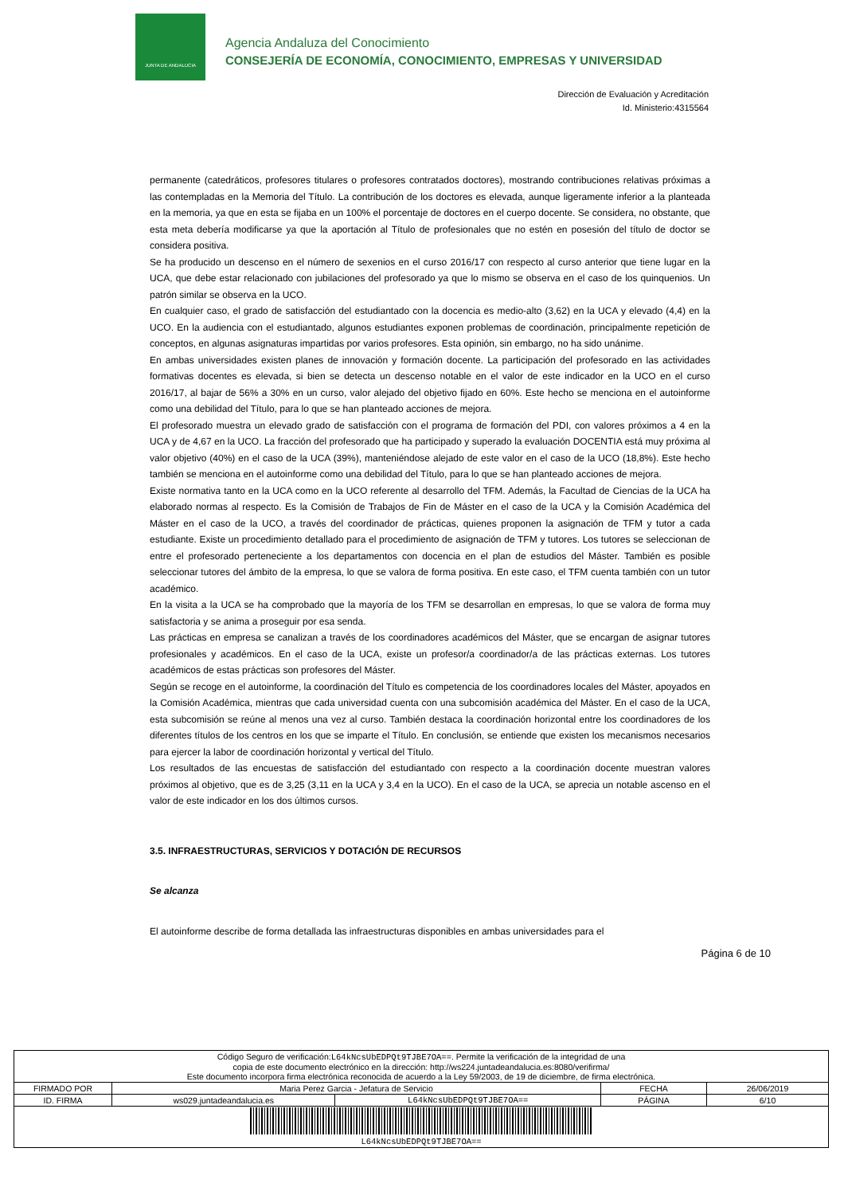JUNTA DE ANDALUCIA
Agencia Andaluza del Conocimiento
CONSEJERÍA DE ECONOMÍA, CONOCIMIENTO, EMPRESAS Y UNIVERSIDAD
Dirección de Evaluación y Acreditación
Id. Ministerio:4315564
permanente (catedráticos, profesores titulares o profesores contratados doctores), mostrando contribuciones relativas próximas a las contempladas en la Memoria del Título. La contribución de los doctores es elevada, aunque ligeramente inferior a la planteada en la memoria, ya que en esta se fijaba en un 100% el porcentaje de doctores en el cuerpo docente. Se considera, no obstante, que esta meta debería modificarse ya que la aportación al Título de profesionales que no estén en posesión del título de doctor se considera positiva.
Se ha producido un descenso en el número de sexenios en el curso 2016/17 con respecto al curso anterior que tiene lugar en la UCA, que debe estar relacionado con jubilaciones del profesorado ya que lo mismo se observa en el caso de los quinquenios. Un patrón similar se observa en la UCO.
En cualquier caso, el grado de satisfacción del estudiantado con la docencia es medio-alto (3,62) en la UCA y elevado (4,4) en la UCO. En la audiencia con el estudiantado, algunos estudiantes exponen problemas de coordinación, principalmente repetición de conceptos, en algunas asignaturas impartidas por varios profesores. Esta opinión, sin embargo, no ha sido unánime.
En ambas universidades existen planes de innovación y formación docente. La participación del profesorado en las actividades formativas docentes es elevada, si bien se detecta un descenso notable en el valor de este indicador en la UCO en el curso 2016/17, al bajar de 56% a 30% en un curso, valor alejado del objetivo fijado en 60%. Este hecho se menciona en el autoinforme como una debilidad del Título, para lo que se han planteado acciones de mejora.
El profesorado muestra un elevado grado de satisfacción con el programa de formación del PDI, con valores próximos a 4 en la UCA y de 4,67 en la UCO. La fracción del profesorado que ha participado y superado la evaluación DOCENTIA está muy próxima al valor objetivo (40%) en el caso de la UCA (39%), manteniéndose alejado de este valor en el caso de la UCO (18,8%). Este hecho también se menciona en el autoinforme como una debilidad del Título, para lo que se han planteado acciones de mejora.
Existe normativa tanto en la UCA como en la UCO referente al desarrollo del TFM. Además, la Facultad de Ciencias de la UCA ha elaborado normas al respecto. Es la Comisión de Trabajos de Fin de Máster en el caso de la UCA y la Comisión Académica del Máster en el caso de la UCO, a través del coordinador de prácticas, quienes proponen la asignación de TFM y tutor a cada estudiante. Existe un procedimiento detallado para el procedimiento de asignación de TFM y tutores. Los tutores se seleccionan de entre el profesorado perteneciente a los departamentos con docencia en el plan de estudios del Máster. También es posible seleccionar tutores del ámbito de la empresa, lo que se valora de forma positiva. En este caso, el TFM cuenta también con un tutor académico.
En la visita a la UCA se ha comprobado que la mayoría de los TFM se desarrollan en empresas, lo que se valora de forma muy satisfactoria y se anima a proseguir por esa senda.
Las prácticas en empresa se canalizan a través de los coordinadores académicos del Máster, que se encargan de asignar tutores profesionales y académicos. En el caso de la UCA, existe un profesor/a coordinador/a de las prácticas externas. Los tutores académicos de estas prácticas son profesores del Máster.
Según se recoge en el autoinforme, la coordinación del Título es competencia de los coordinadores locales del Máster, apoyados en la Comisión Académica, mientras que cada universidad cuenta con una subcomisión académica del Máster. En el caso de la UCA, esta subcomisión se reúne al menos una vez al curso. También destaca la coordinación horizontal entre los coordinadores de los diferentes títulos de los centros en los que se imparte el Título. En conclusión, se entiende que existen los mecanismos necesarios para ejercer la labor de coordinación horizontal y vertical del Título.
Los resultados de las encuestas de satisfacción del estudiantado con respecto a la coordinación docente muestran valores próximos al objetivo, que es de 3,25 (3,11 en la UCA y 3,4 en la UCO). En el caso de la UCA, se aprecia un notable ascenso en el valor de este indicador en los dos últimos cursos.
3.5. INFRAESTRUCTURAS, SERVICIOS Y DOTACIÓN DE RECURSOS
Se alcanza
El autoinforme describe de forma detallada las infraestructuras disponibles en ambas universidades para el
Página 6 de 10
| Código Seguro de verificación: L64kNcsUbEDPQt9TJBE7OA== . Permite la verificación de la integridad de una copia de este documento electrónico en la dirección: http://ws224.juntadeandalucia.es:8080/verifirma/ Este documento incorpora firma electrónica reconocida de acuerdo a la Ley 59/2003, de 19 de diciembre, de firma electrónica. | | | | |
| FIRMADO POR | Maria Perez Garcia - Jefatura de Servicio | | FECHA | 26/06/2019 |
| ID. FIRMA | ws029.juntadeandalucia.es | L64kNcsUbEDPQt9TJBE7OA== | PÁGINA | 6/10 |
| L64kNcsUbEDPQt9TJBE7OA== | | | | |